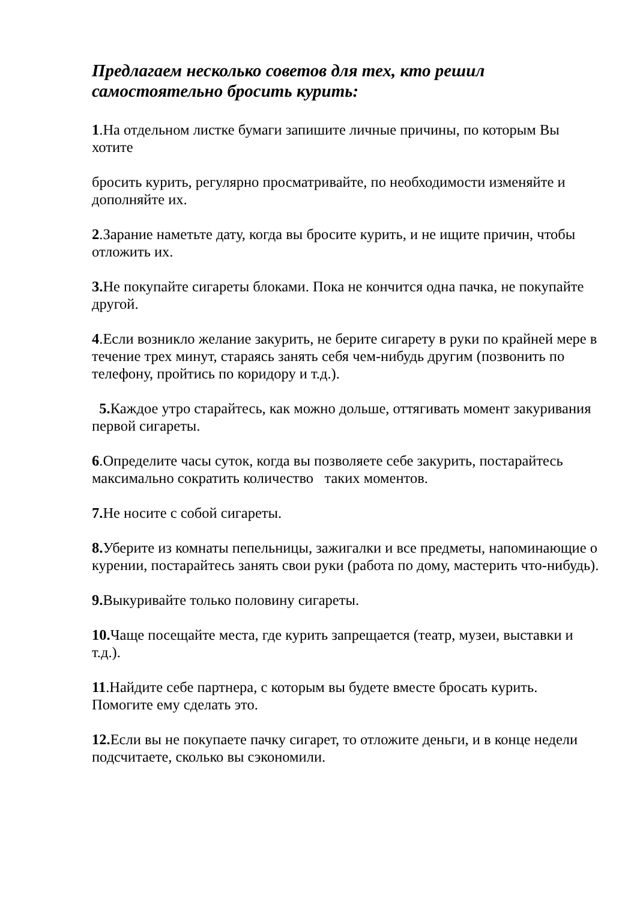Предлагаем несколько советов для тех, кто решил самостоятельно бросить курить:
1.На отдельном листке бумаги запишите личные причины, по которым Вы хотите
бросить курить, регулярно просматривайте, по необходимости изменяйте и дополняйте их.
2.Зарание наметьте дату, когда вы бросите курить, и не ищите причин, чтобы отложить их.
3. Не покупайте сигареты блоками. Пока не кончится одна пачка, не покупайте другой.
4.Если возникло желание закурить, не берите сигарету в руки по крайней мере в течение трех минут, стараясь занять себя чем-нибудь другим (позвонить по телефону, пройтись по коридору и т.д.).
5. Каждое утро старайтесь, как можно дольше, оттягивать момент закуривания первой сигареты.
6.Определите часы суток, когда вы позволяете себе закурить, постарайтесь максимально сократить количество таких моментов.
7. Не носите с собой сигареты.
8. Уберите из комнаты пепельницы, зажигалки и все предметы, напоминающие о курении, постарайтесь занять свои руки (работа по дому, мастерить что-нибудь).
9. Выкуривайте только половину сигареты.
10. Чаще посещайте места, где курить запрещается (театр, музеи, выставки и т.д.).
11.Найдите себе партнера, с которым вы будете вместе бросать курить. Помогите ему сделать это.
12. Если вы не покупаете пачку сигарет, то отложите деньги, и в конце недели подсчитаете, сколько вы сэкономили.